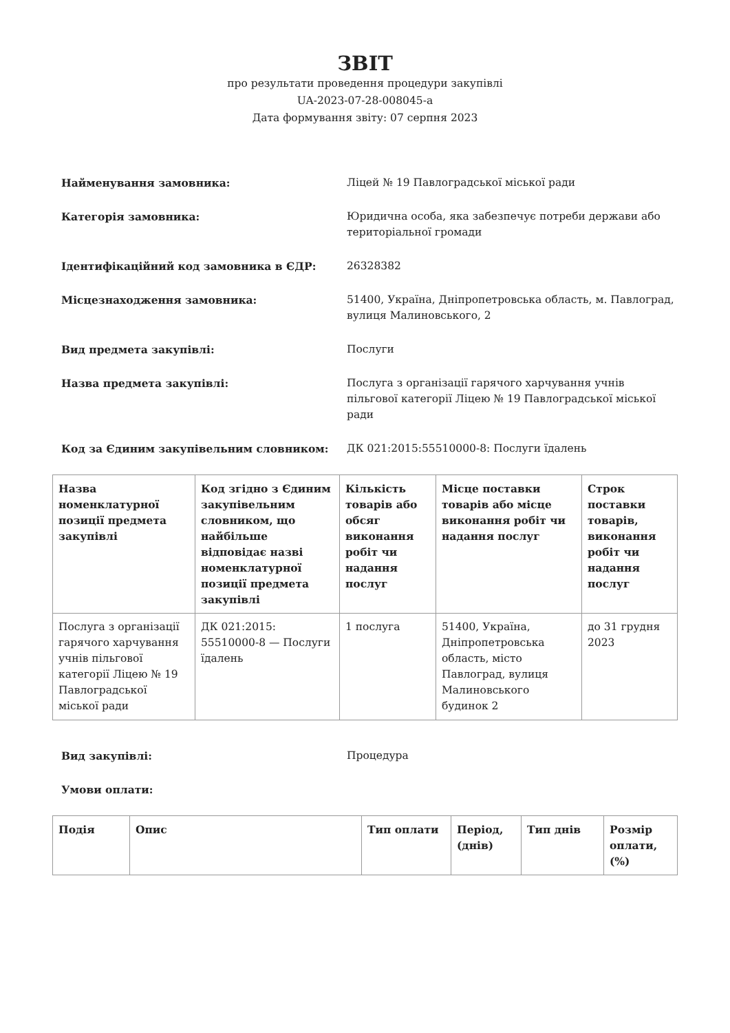ЗВІТ
про результати проведення процедури закупівлі
UA-2023-07-28-008045-a
Дата формування звіту: 07 серпня 2023
Найменування замовника: Ліцей № 19 Павлоградської міської ради
Категорія замовника: Юридична особа, яка забезпечує потреби держави або територіальної громади
Ідентифікаційний код замовника в ЄДР: 26328382
Місцезнаходження замовника: 51400, Україна, Дніпропетровська область, м. Павлоград, вулиця Малиновського, 2
Вид предмета закупівлі: Послуги
Назва предмета закупівлі: Послуга з організації гарячого харчування учнів пільгової категорії Ліцею № 19 Павлоградської міської ради
Код за Єдиним закупівельним словником: ДК 021:2015:55510000-8: Послуги їдалень
| Назва номенклатурної позиції предмета закупівлі | Код згідно з Єдиним закупівельним словником, що найбільше відповідає назві номенклатурної позиції предмета закупівлі | Кількість товарів або обсяг виконання робіт чи надання послуг | Місце поставки товарів або місце виконання робіт чи надання послуг | Строк поставки товарів, виконання робіт чи надання послуг |
| --- | --- | --- | --- | --- |
| Послуга з організації гарячого харчування учнів пільгової категорії Ліцею № 19 Павлоградської міської ради | ДК 021:2015: 55510000-8 — Послуги їдалень | 1 послуга | 51400, Україна, Дніпропетровська область, місто Павлоград, вулиця Малиновського будинок 2 | до 31 грудня 2023 |
Вид закупівлі: Процедура
Умови оплати:
| Подія | Опис | Тип оплати | Період, (днів) | Тип днів | Розмір оплати, (%) |
| --- | --- | --- | --- | --- | --- |